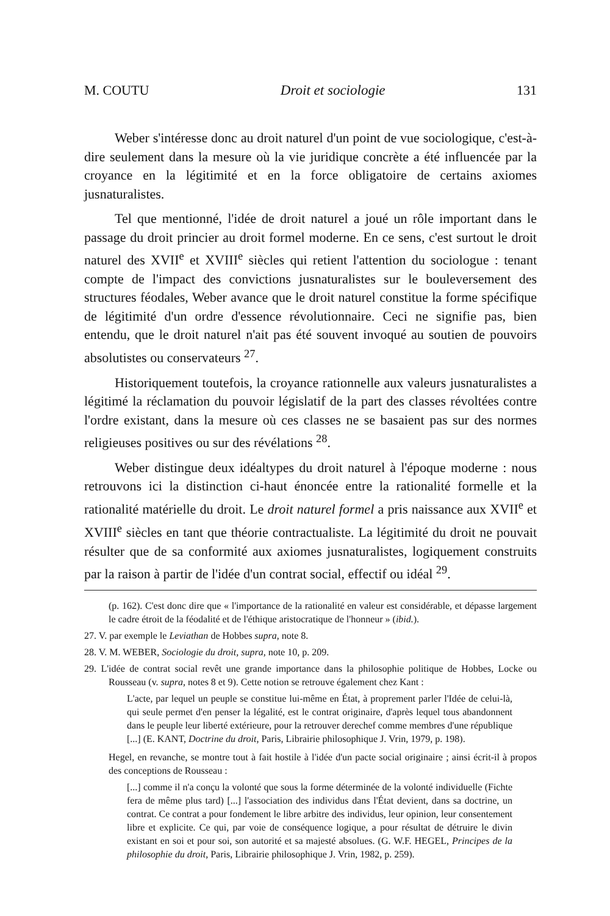M. COUTU Droit et sociologie 131
Weber s'intéresse donc au droit naturel d'un point de vue sociologique, c'est-à-dire seulement dans la mesure où la vie juridique concrète a été influencée par la croyance en la légitimité et en la force obligatoire de certains axiomes jusnaturalistes.
Tel que mentionné, l'idée de droit naturel a joué un rôle important dans le passage du droit princier au droit formel moderne. En ce sens, c'est surtout le droit naturel des XVII<sup>e</sup> et XVIII<sup>e</sup> siècles qui retient l'attention du sociologue : tenant compte de l'impact des convictions jusnaturalistes sur le bouleversement des structures féodales, Weber avance que le droit naturel constitue la forme spécifique de légitimité d'un ordre d'essence révolutionnaire. Ceci ne signifie pas, bien entendu, que le droit naturel n'ait pas été souvent invoqué au soutien de pouvoirs absolutistes ou conservateurs <sup>27</sup>.
Historiquement toutefois, la croyance rationnelle aux valeurs jusnaturalistes a légitimé la réclamation du pouvoir législatif de la part des classes révoltées contre l'ordre existant, dans la mesure où ces classes ne se basaient pas sur des normes religieuses positives ou sur des révélations <sup>28</sup>.
Weber distingue deux idéaltypes du droit naturel à l'époque moderne : nous retrouvons ici la distinction ci-haut énoncée entre la rationalité formelle et la rationalité matérielle du droit. Le droit naturel formel a pris naissance aux XVII<sup>e</sup> et XVIII<sup>e</sup> siècles en tant que théorie contractualiste. La légitimité du droit ne pouvait résulter que de sa conformité aux axiomes jusnaturalistes, logiquement construits par la raison à partir de l'idée d'un contrat social, effectif ou idéal <sup>29</sup>.
(p. 162). C'est donc dire que « l'importance de la rationalité en valeur est considérable, et dépasse largement le cadre étroit de la féodalité et de l'éthique aristocratique de l'honneur » (ibid.).
27. V. par exemple le Leviathan de Hobbes supra, note 8.
28. V. M. WEBER, Sociologie du droit, supra, note 10, p. 209.
29. L'idée de contrat social revêt une grande importance dans la philosophie politique de Hobbes, Locke ou Rousseau (v. supra, notes 8 et 9). Cette notion se retrouve également chez Kant :
L'acte, par lequel un peuple se constitue lui-même en État, à proprement parler l'Idée de celui-là, qui seule permet d'en penser la légalité, est le contrat originaire, d'après lequel tous abandonnent dans le peuple leur liberté extérieure, pour la retrouver derechef comme membres d'une république [...] (E. KANT, Doctrine du droit, Paris, Librairie philosophique J. Vrin, 1979, p. 198).
Hegel, en revanche, se montre tout à fait hostile à l'idée d'un pacte social originaire ; ainsi écrit-il à propos des conceptions de Rousseau :
[...] comme il n'a conçu la volonté que sous la forme déterminée de la volonté individuelle (Fichte fera de même plus tard) [...] l'association des individus dans l'État devient, dans sa doctrine, un contrat. Ce contrat a pour fondement le libre arbitre des individus, leur opinion, leur consentement libre et explicite. Ce qui, par voie de conséquence logique, a pour résultat de détruire le divin existant en soi et pour soi, son autorité et sa majesté absolues. (G. W.F. HEGEL, Principes de la philosophie du droit, Paris, Librairie philosophique J. Vrin, 1982, p. 259).